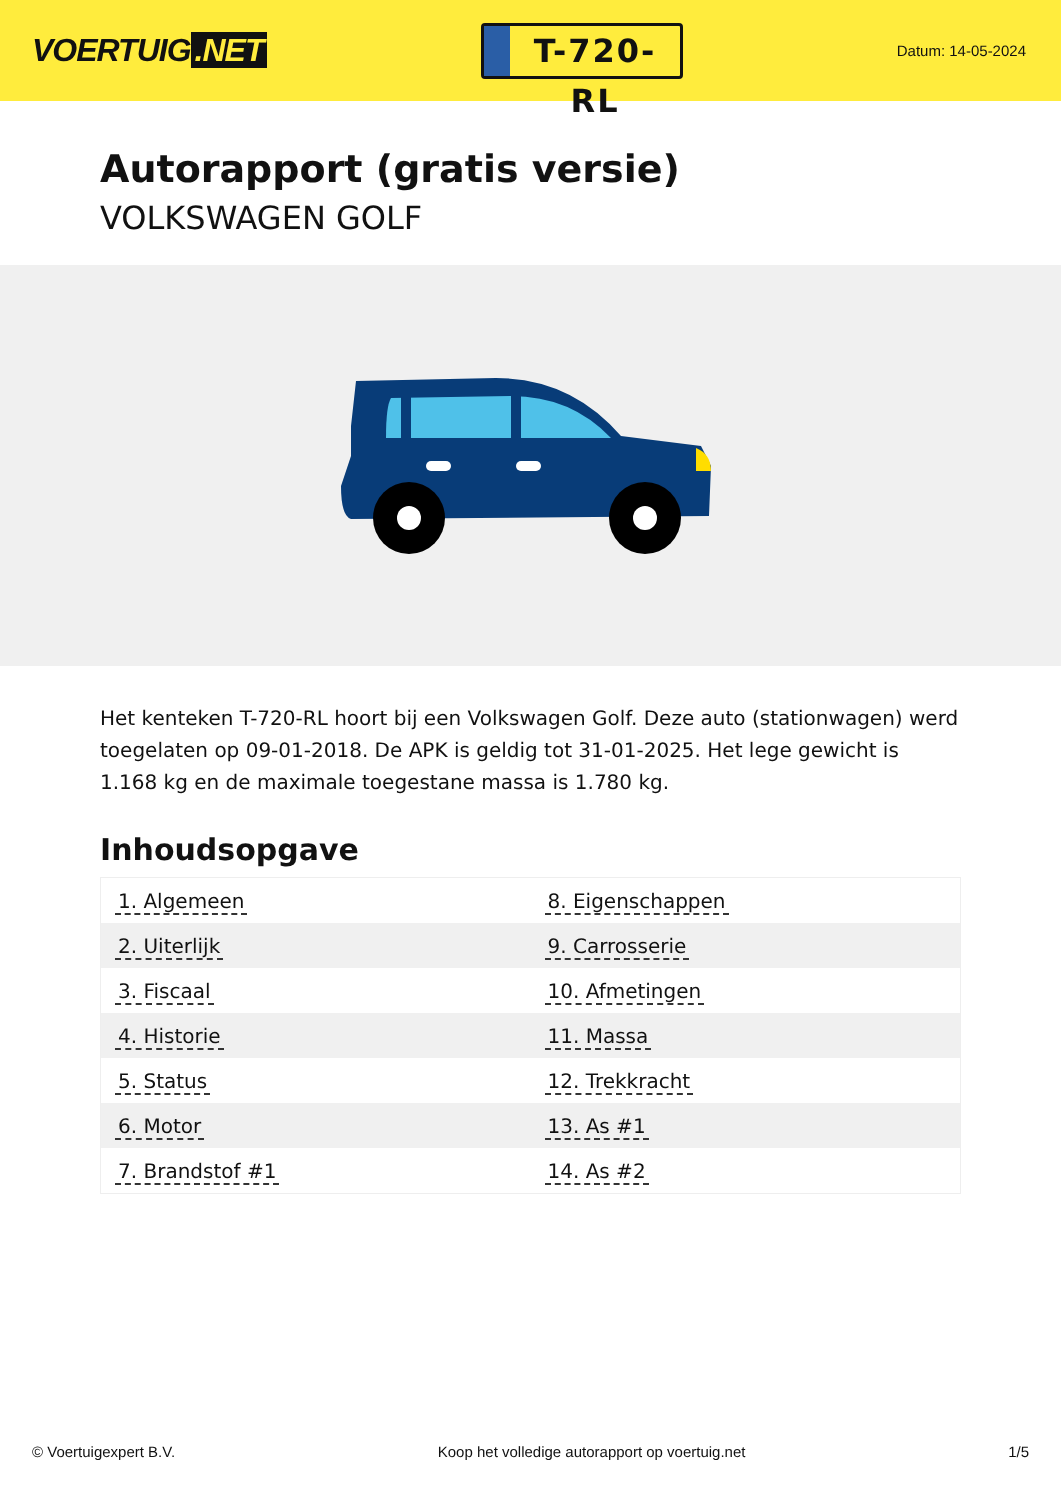VOERTUIG.NET
T-720-RL
Datum: 14-05-2024
Autorapport (gratis versie)
VOLKSWAGEN GOLF
Het kenteken T-720-RL hoort bij een Volkswagen Golf. Deze auto (stationwagen) werd toegelaten op 09-01-2018. De APK is geldig tot 31-01-2025. Het lege gewicht is 1.168 kg en de maximale toegestane massa is 1.780 kg.
Inhoudsopgave
| 1. Algemeen | 8. Eigenschappen |
| 2. Uiterlijk | 9. Carrosserie |
| 3. Fiscaal | 10. Afmetingen |
| 4. Historie | 11. Massa |
| 5. Status | 12. Trekkracht |
| 6. Motor | 13. As #1 |
| 7. Brandstof #1 | 14. As #2 |
© Voertuigexpert B.V. Koop het volledige autorapport op voertuig.net 1/5